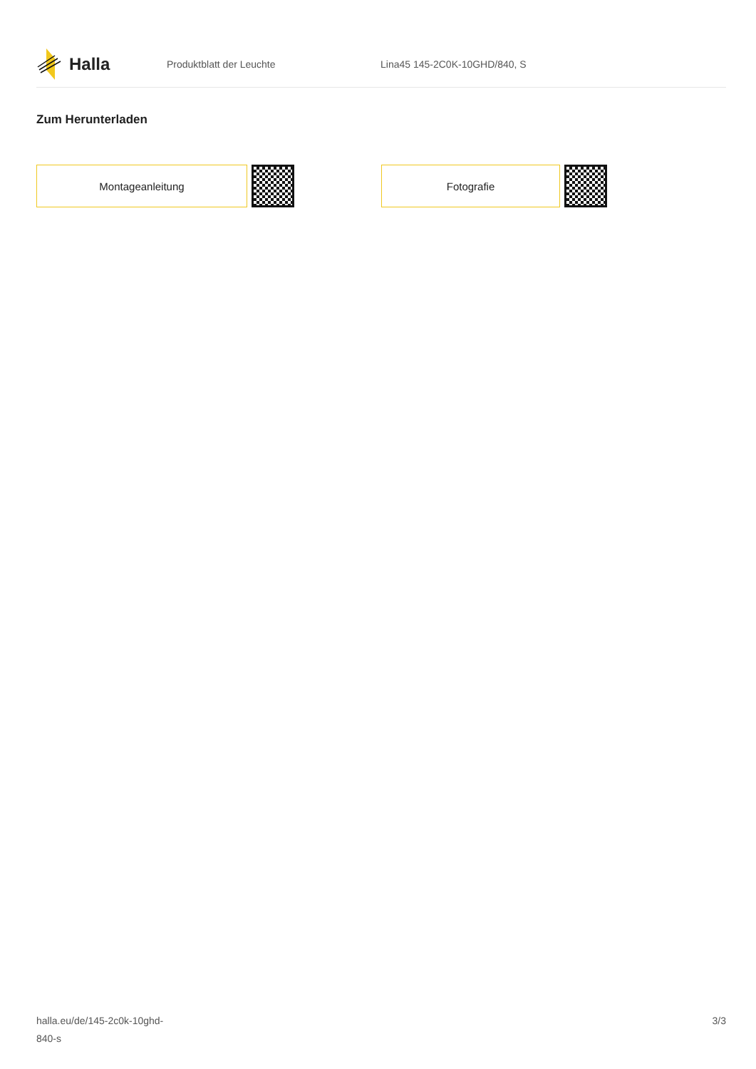Halla
Produktblatt der Leuchte Lina45 145-2C0K-10GHD/840, S
Zum Herunterladen
Montageanleitung Fotografie
halla.eu/de/145-2c0k-10ghd-
840-s
3/3